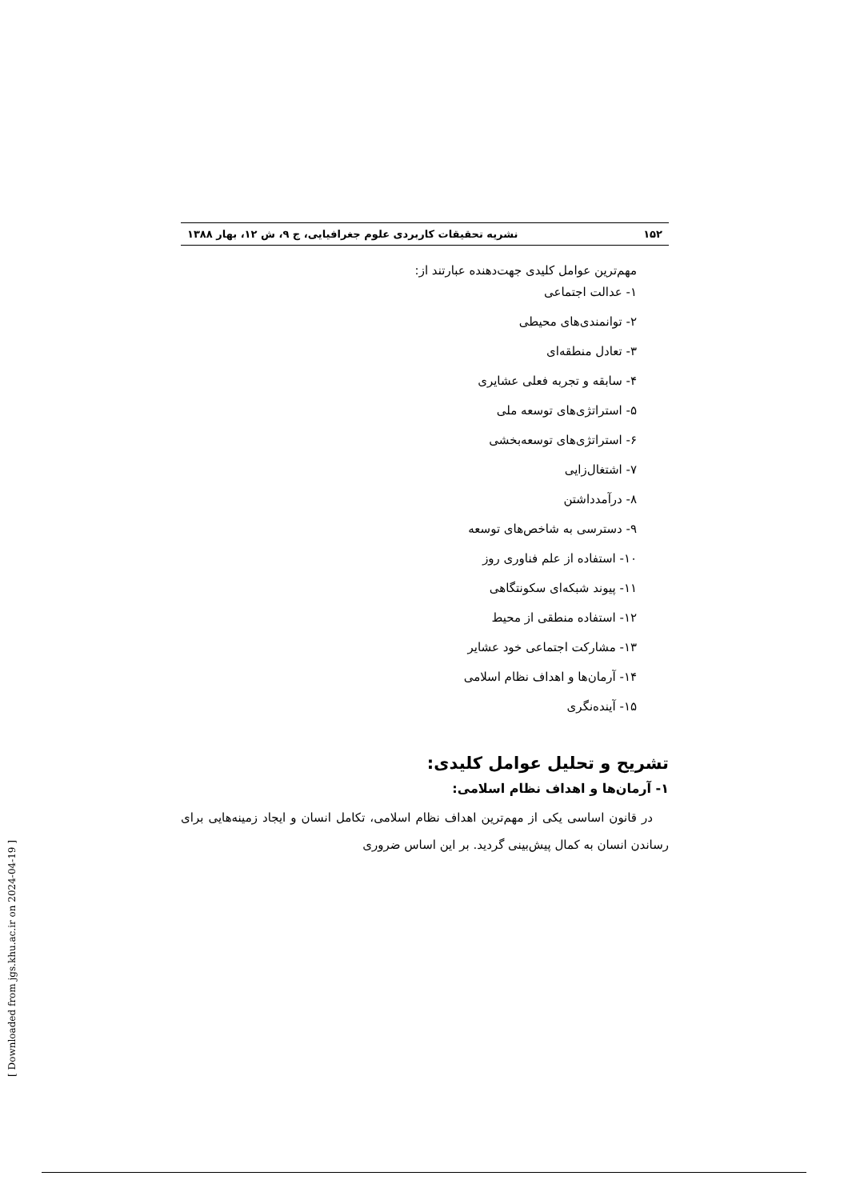۱۵۲ نشریه تحقیقات کاربردی علوم جغرافیایی، ج ۹، ش ۱۲، بهار ۱۳۸۸
مهم‌ترین عوامل کلیدی جهت‌دهنده عبارتند از:
۱- عدالت اجتماعی
۲- توانمندی‌های محیطی
۳- تعادل منطقه‌ای
۴- سابقه و تجربه فعلی عشایری
۵- استراتژی‌های توسعه ملی
۶- استراتژی‌های توسعه‌بخشی
۷- اشتغال‌زایی
۸- درآمدداشتن
۹- دسترسی به شاخص‌های توسعه
۱۰- استفاده از علم فناوری روز
۱۱- پیوند شبکه‌ای سکونتگاهی
۱۲- استفاده منطقی از محیط
۱۳- مشارکت اجتماعی خود عشایر
۱۴- آرمان‌ها و اهداف نظام اسلامی
۱۵- آینده‌نگری
تشریح و تحلیل عوامل کلیدی:
۱- آرمان‌ها و اهداف نظام اسلامی:
در قانون اساسی یکی از مهم‌ترین اهداف نظام اسلامی، تکامل انسان و ایجاد زمینه‌هایی برای رساندن انسان به کمال پیش‌بینی گردید. بر این اساس ضروری
[ Downloaded from jgs.khu.ac.ir on 2024-04-19 ]